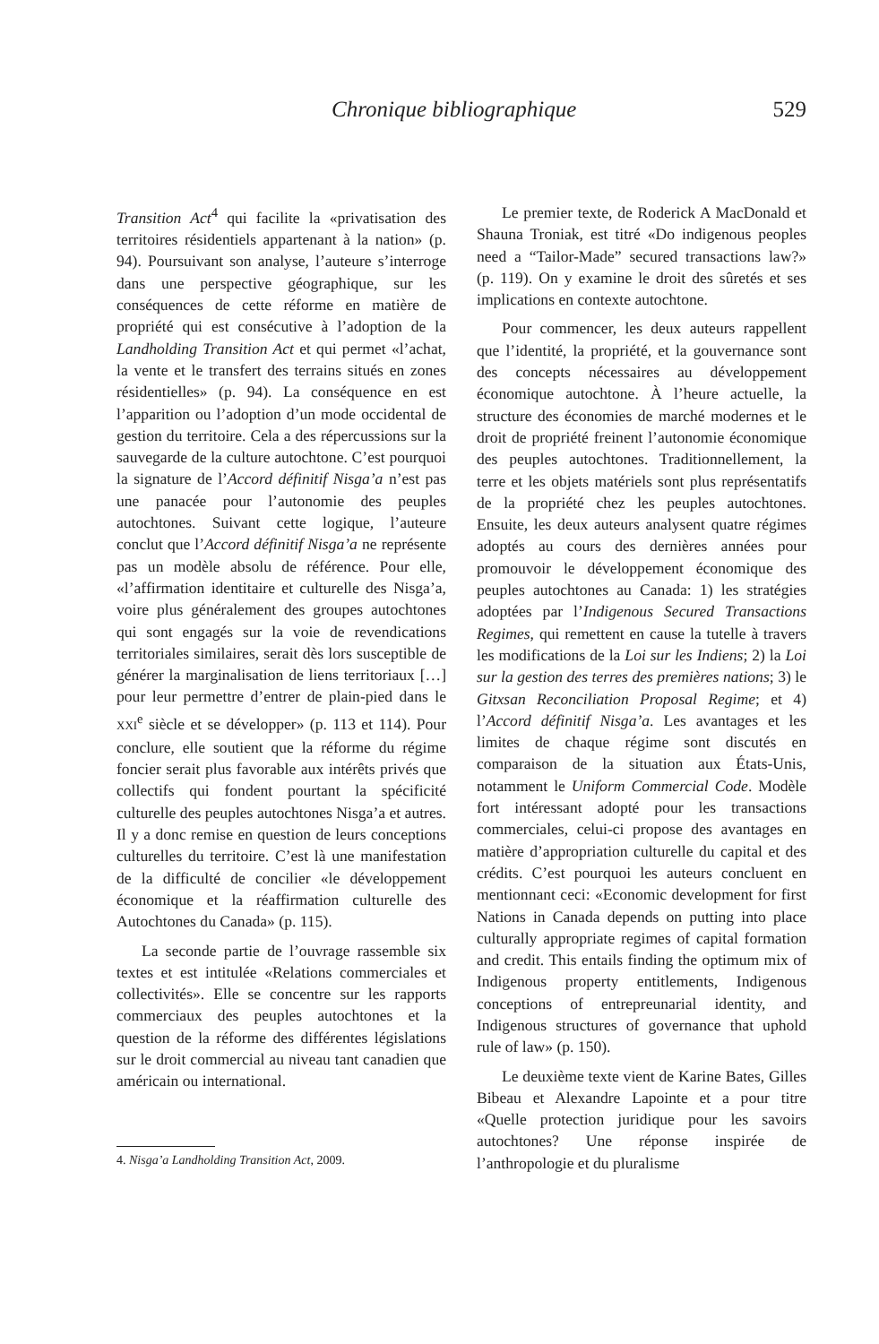Chronique bibliographique 529
Transition Act<sup>4</sup> qui facilite la «privatisation des territoires résidentiels appartenant à la nation» (p. 94). Poursuivant son analyse, l’auteure s’interroge dans une perspective géographique, sur les conséquences de cette réforme en matière de propriété qui est consécutive à l’adoption de la Landholding Transition Act et qui permet «l’achat, la vente et le transfert des terrains situés en zones résidentielles» (p. 94). La conséquence en est l’apparition ou l’adoption d’un mode occidental de gestion du territoire. Cela a des répercussions sur la sauvegarde de la culture autochtone. C’est pourquoi la signature de l’Accord définitif Nisga’a n’est pas une panacée pour l’autonomie des peuples autochtones. Suivant cette logique, l’auteure conclut que l’Accord définitif Nisga’a ne représente pas un modèle absolu de référence. Pour elle, «l’affirmation identitaire et culturelle des Nisga’a, voire plus généralement des groupes autochtones qui sont engagés sur la voie de revendications territoriales similaires, serait dès lors susceptible de générer la marginalisation de liens territoriaux […] pour leur permettre d’entrer de plain-pied dans le XXI<sup>e</sup> siècle et se développer» (p. 113 et 114). Pour conclure, elle soutient que la réforme du régime foncier serait plus favorable aux intérêts privés que collectifs qui fondent pourtant la spécificité culturelle des peuples autochtones Nisga’a et autres. Il y a donc remise en question de leurs conceptions culturelles du territoire. C’est là une manifestation de la difficulté de concilier «le développement économique et la réaffirmation culturelle des Autochtones du Canada» (p. 115).
La seconde partie de l’ouvrage rassemble six textes et est intitulée «Relations commerciales et collectivités». Elle se concentre sur les rapports commerciaux des peuples autochtones et la question de la réforme des différentes législations sur le droit commercial au niveau tant canadien que américain ou international.
4. Nisga’a Landholding Transition Act, 2009.
Le premier texte, de Roderick A MacDonald et Shauna Troniak, est titré «Do indigenous peoples need a “Tailor-Made” secured transactions law?» (p. 119). On y examine le droit des sûretés et ses implications en contexte autochtone.
Pour commencer, les deux auteurs rappellent que l’identité, la propriété, et la gouvernance sont des concepts nécessaires au développement économique autochtone. À l’heure actuelle, la structure des économies de marché modernes et le droit de propriété freinent l’autonomie économique des peuples autochtones. Traditionnellement, la terre et les objets matériels sont plus représentatifs de la propriété chez les peuples autochtones. Ensuite, les deux auteurs analysent quatre régimes adoptés au cours des dernières années pour promouvoir le développement économique des peuples autochtones au Canada: 1) les stratégies adoptées par l’Indigenous Secured Transactions Regimes, qui remettent en cause la tutelle à travers les modifications de la Loi sur les Indiens; 2) la Loi sur la gestion des terres des premières nations; 3) le Gitxsan Reconciliation Proposal Regime; et 4) l’Accord définitif Nisga’a. Les avantages et les limites de chaque régime sont discutés en comparaison de la situation aux États-Unis, notamment le Uniform Commercial Code. Modèle fort intéressant adopté pour les transactions commerciales, celui-ci propose des avantages en matière d’appropriation culturelle du capital et des crédits. C’est pourquoi les auteurs concluent en mentionnant ceci: «Economic development for first Nations in Canada depends on putting into place culturally appropriate regimes of capital formation and credit. This entails finding the optimum mix of Indigenous property entitlements, Indigenous conceptions of entrepreunarial identity, and Indigenous structures of governance that uphold rule of law» (p. 150).
Le deuxième texte vient de Karine Bates, Gilles Bibeau et Alexandre Lapointe et a pour titre «Quelle protection juridique pour les savoirs autochtones? Une réponse inspirée de l’anthropologie et du pluralisme